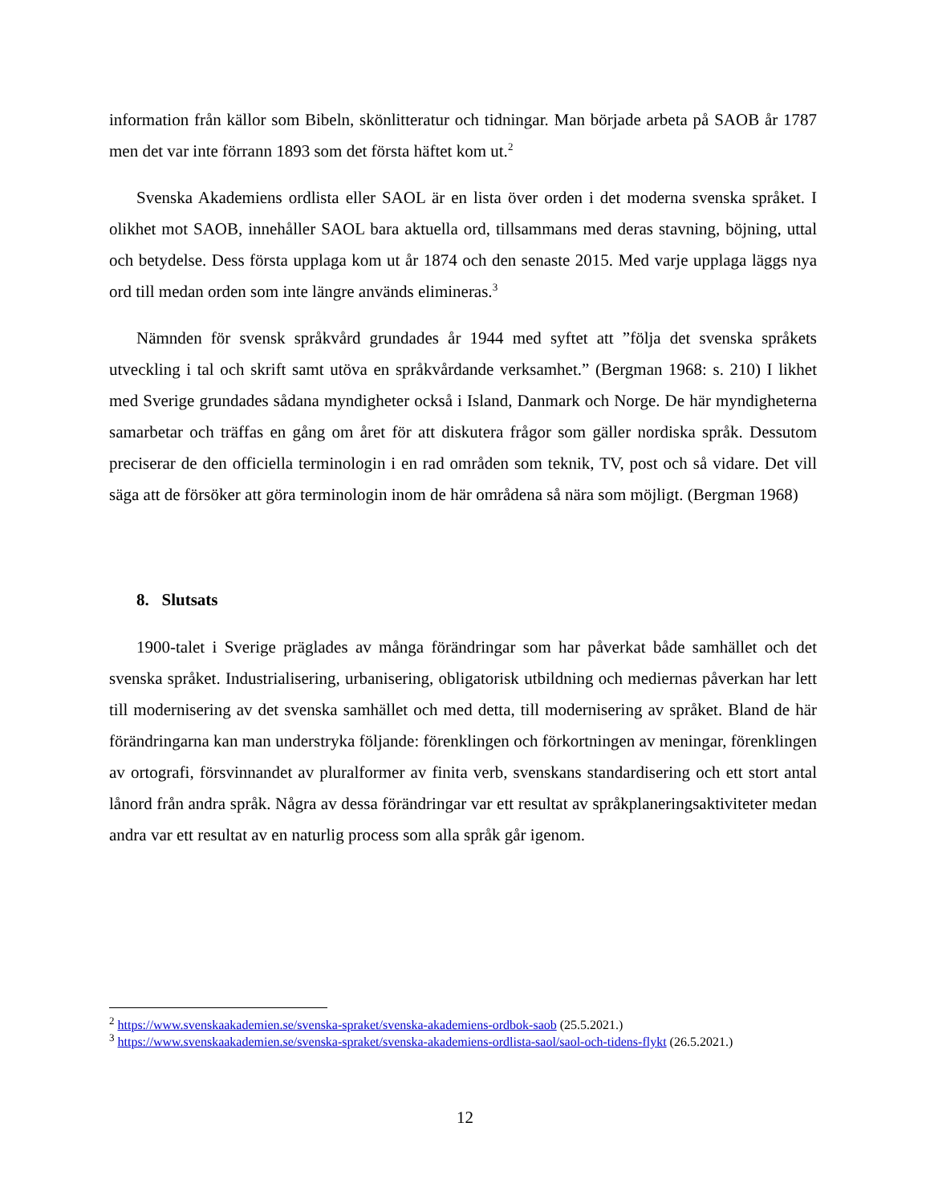information från källor som Bibeln, skönlitteratur och tidningar. Man började arbeta på SAOB år 1787 men det var inte förrann 1893 som det första häftet kom ut.<sup>2</sup>
Svenska Akademiens ordlista eller SAOL är en lista över orden i det moderna svenska språket. I olikhet mot SAOB, innehåller SAOL bara aktuella ord, tillsammans med deras stavning, böjning, uttal och betydelse. Dess första upplaga kom ut år 1874 och den senaste 2015. Med varje upplaga läggs nya ord till medan orden som inte längre används elimineras.<sup>3</sup>
Nämnden för svensk språkvård grundades år 1944 med syftet att ”följa det svenska språkets utveckling i tal och skrift samt utöva en språkvårdande verksamhet.” (Bergman 1968: s. 210) I likhet med Sverige grundades sådana myndigheter också i Island, Danmark och Norge. De här myndigheterna samarbetar och träffas en gång om året för att diskutera frågor som gäller nordiska språk. Dessutom preciserar de den officiella terminologin i en rad områden som teknik, TV, post och så vidare. Det vill säga att de försöker att göra terminologin inom de här områdena så nära som möjligt. (Bergman 1968)
8. Slutsats
1900-talet i Sverige präglades av många förändringar som har påverkat både samhället och det svenska språket. Industrialisering, urbanisering, obligatorisk utbildning och mediernas påverkan har lett till modernisering av det svenska samhället och med detta, till modernisering av språket. Bland de här förändringarna kan man understryka följande: förenklingen och förkortningen av meningar, förenklingen av ortografi, försvinnandet av pluralformer av finita verb, svenskans standardisering och ett stort antal lånord från andra språk. Några av dessa förändringar var ett resultat av språkplaneringsaktiviteter medan andra var ett resultat av en naturlig process som alla språk går igenom.
<sup>2</sup> https://www.svenskaakademien.se/svenska-spraket/svenska-akademiens-ordbok-saob (25.5.2021.)
<sup>3</sup> https://www.svenskaakademien.se/svenska-spraket/svenska-akademiens-ordlista-saol/saol-och-tidens-flykt (26.5.2021.)
12